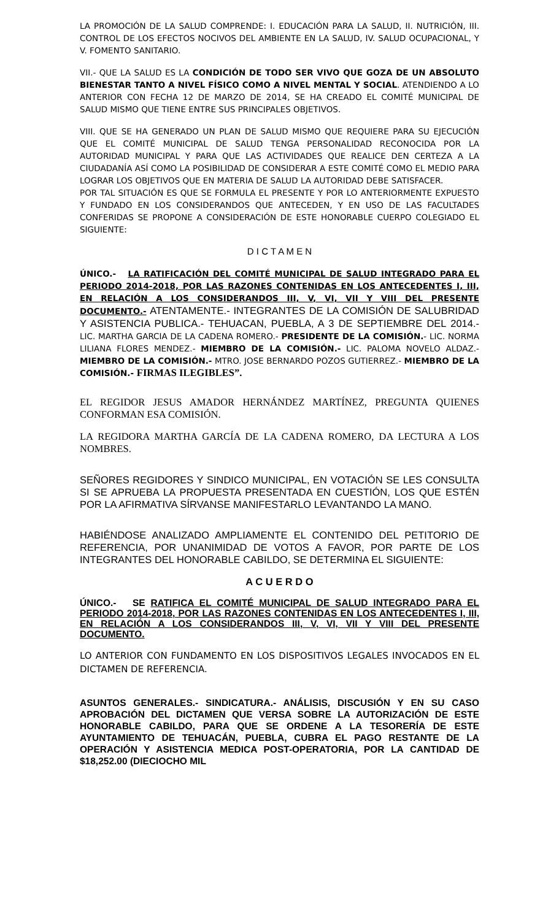LA PROMOCIÓN DE LA SALUD COMPRENDE: I. EDUCACIÓN PARA LA SALUD, II. NUTRICIÓN, III. CONTROL DE LOS EFECTOS NOCIVOS DEL AMBIENTE EN LA SALUD, IV. SALUD OCUPACIONAL, Y V. FOMENTO SANITARIO.
VII.- QUE LA SALUD ES LA CONDICIÓN DE TODO SER VIVO QUE GOZA DE UN ABSOLUTO BIENESTAR TANTO A NIVEL FÍSICO COMO A NIVEL MENTAL Y SOCIAL. ATENDIENDO A LO ANTERIOR CON FECHA 12 DE MARZO DE 2014, SE HA CREADO EL COMITÉ MUNICIPAL DE SALUD MISMO QUE TIENE ENTRE SUS PRINCIPALES OBJETIVOS.
VIII. QUE SE HA GENERADO UN PLAN DE SALUD MISMO QUE REQUIERE PARA SU EJECUCIÓN QUE EL COMITÉ MUNICIPAL DE SALUD TENGA PERSONALIDAD RECONOCIDA POR LA AUTORIDAD MUNICIPAL Y PARA QUE LAS ACTIVIDADES QUE REALICE DEN CERTEZA A LA CIUDADANÍA ASÍ COMO LA POSIBILIDAD DE CONSIDERAR A ESTE COMITÉ COMO EL MEDIO PARA LOGRAR LOS OBJETIVOS QUE EN MATERIA DE SALUD LA AUTORIDAD DEBE SATISFACER.
POR TAL SITUACIÓN ES QUE SE FORMULA EL PRESENTE Y POR LO ANTERIORMENTE EXPUESTO Y FUNDADO EN LOS CONSIDERANDOS QUE ANTECEDEN, Y EN USO DE LAS FACULTADES CONFERIDAS SE PROPONE A CONSIDERACIÓN DE ESTE HONORABLE CUERPO COLEGIADO EL SIGUIENTE:
D I C T A M E N
ÚNICO.- LA RATIFICACIÓN DEL COMITÉ MUNICIPAL DE SALUD INTEGRADO PARA EL PERIODO 2014-2018, POR LAS RAZONES CONTENIDAS EN LOS ANTECEDENTES I, III, EN RELACIÓN A LOS CONSIDERANDOS III, V, VI, VII Y VIII DEL PRESENTE DOCUMENTO.- ATENTAMENTE.- INTEGRANTES DE LA COMISIÓN DE SALUBRIDAD Y ASISTENCIA PUBLICA.- TEHUACAN, PUEBLA, A 3 DE SEPTIEMBRE DEL 2014.- LIC. MARTHA GARCIA DE LA CADENA ROMERO.- PRESIDENTE DE LA COMISIÓN.- LIC. NORMA LILIANA FLORES MENDEZ.- MIEMBRO DE LA COMISIÓN.- LIC. PALOMA NOVELO ALDAZ.- MIEMBRO DE LA COMISIÓN.- MTRO. JOSE BERNARDO POZOS GUTIERREZ.- MIEMBRO DE LA COMISIÓN.- FIRMAS ILEGIBLES”.
EL REGIDOR JESUS AMADOR HERNÁNDEZ MARTÍNEZ, PREGUNTA QUIENES CONFORMAN ESA COMISIÓN.
LA REGIDORA MARTHA GARCÍA DE LA CADENA ROMERO, DA LECTURA A LOS NOMBRES.
SEÑORES REGIDORES Y SINDICO MUNICIPAL, EN VOTACIÓN SE LES CONSULTA SI SE APRUEBA LA PROPUESTA PRESENTADA EN CUESTIÓN, LOS QUE ESTÉN POR LA AFIRMATIVA SÍRVANSE MANIFESTARLO LEVANTANDO LA MANO.
HABIÉNDOSE ANALIZADO AMPLIAMENTE EL CONTENIDO DEL PETITORIO DE REFERENCIA, POR UNANIMIDAD DE VOTOS A FAVOR, POR PARTE DE LOS INTEGRANTES DEL HONORABLE CABILDO, SE DETERMINA EL SIGUIENTE:
A C U E R D O
ÚNICO.- SE RATIFICA EL COMITÉ MUNICIPAL DE SALUD INTEGRADO PARA EL PERIODO 2014-2018, POR LAS RAZONES CONTENIDAS EN LOS ANTECEDENTES I, III, EN RELACIÓN A LOS CONSIDERANDOS III, V, VI, VII Y VIII DEL PRESENTE DOCUMENTO.
LO ANTERIOR CON FUNDAMENTO EN LOS DISPOSITIVOS LEGALES INVOCADOS EN EL DICTAMEN DE REFERENCIA.
ASUNTOS GENERALES.- SINDICATURA.- ANÁLISIS, DISCUSIÓN Y EN SU CASO APROBACIÓN DEL DICTAMEN QUE VERSA SOBRE LA AUTORIZACIÓN DE ESTE HONORABLE CABILDO, PARA QUE SE ORDENE A LA TESORERÍA DE ESTE AYUNTAMIENTO DE TEHUACÁN, PUEBLA, CUBRA EL PAGO RESTANTE DE LA OPERACIÓN Y ASISTENCIA MEDICA POST-OPERATORIA, POR LA CANTIDAD DE $18,252.00 (DIECIOCHO MIL